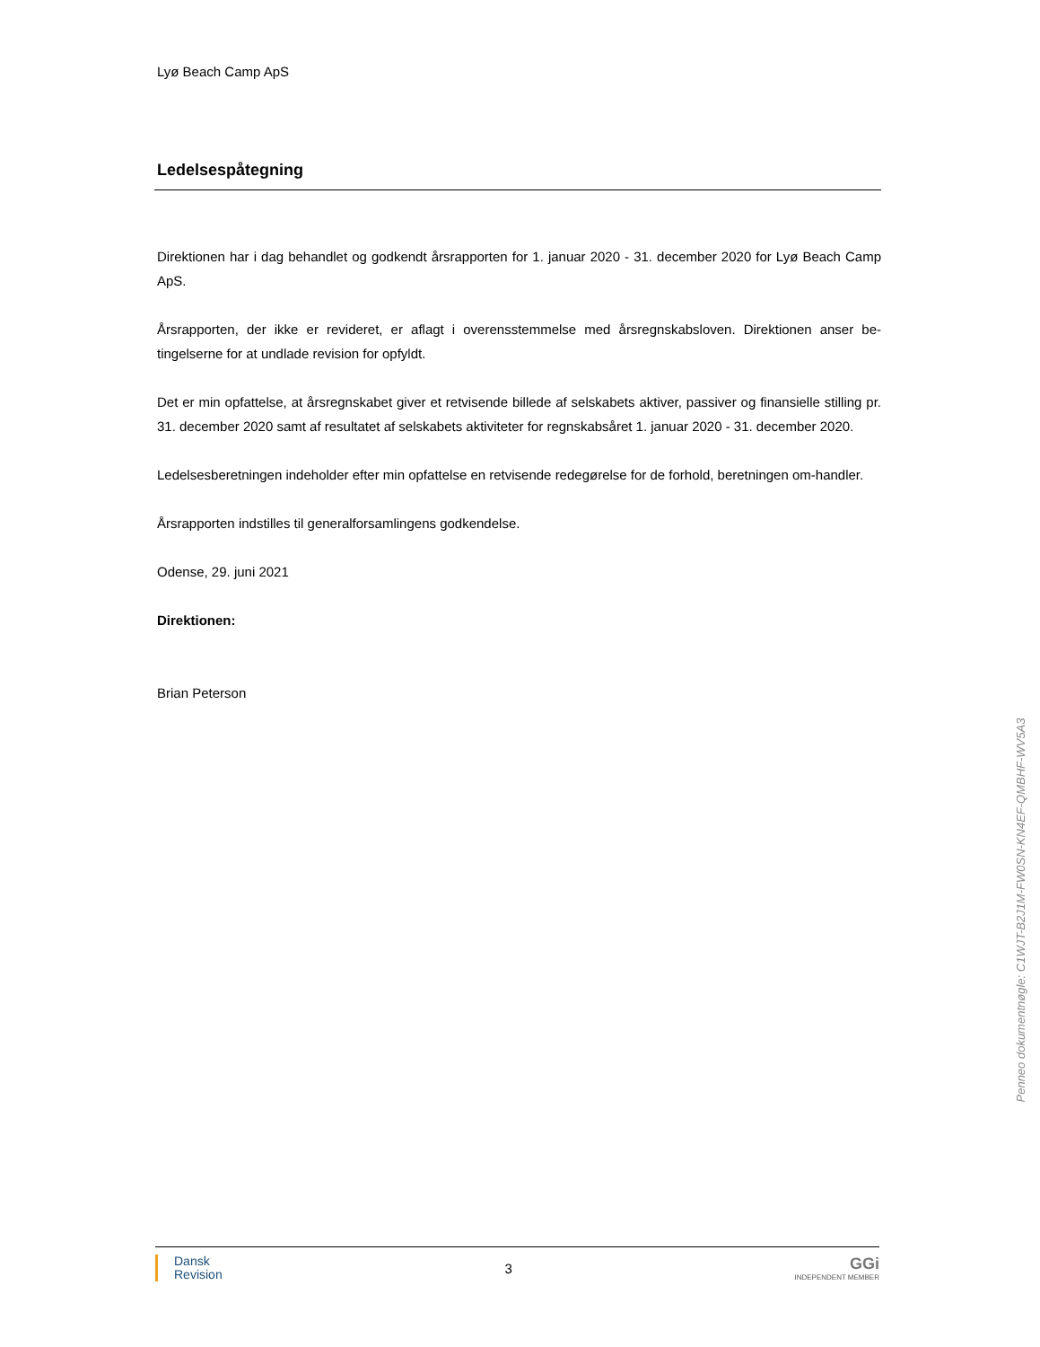Lyø Beach Camp ApS
Ledelsespåtegning
Direktionen har i dag behandlet og godkendt årsrapporten for 1. januar 2020 - 31. december 2020 for Lyø Beach Camp ApS.
Årsrapporten, der ikke er revideret, er aflagt i overensstemmelse med årsregnskabsloven. Direktionen anser be-tingelserne for at undlade revision for opfyldt.
Det er min opfattelse, at årsregnskabet giver et retvisende billede af selskabets aktiver, passiver og finansielle stilling pr. 31. december 2020 samt af resultatet af selskabets aktiviteter for regnskabsåret 1. januar 2020 - 31. december 2020.
Ledelsesberetningen indeholder efter min opfattelse en retvisende redegørelse for de forhold, beretningen om-handler.
Årsrapporten indstilles til generalforsamlingens godkendelse.
Odense, 29. juni 2021
Direktionen:
Brian Peterson
Penneo dokumentnøgle: C1WJT-B2J1M-FW0SN-KN4EF-QMBHF-WV5A3
Dansk
Revision
3
GGi
INDEPENDENT MEMBER